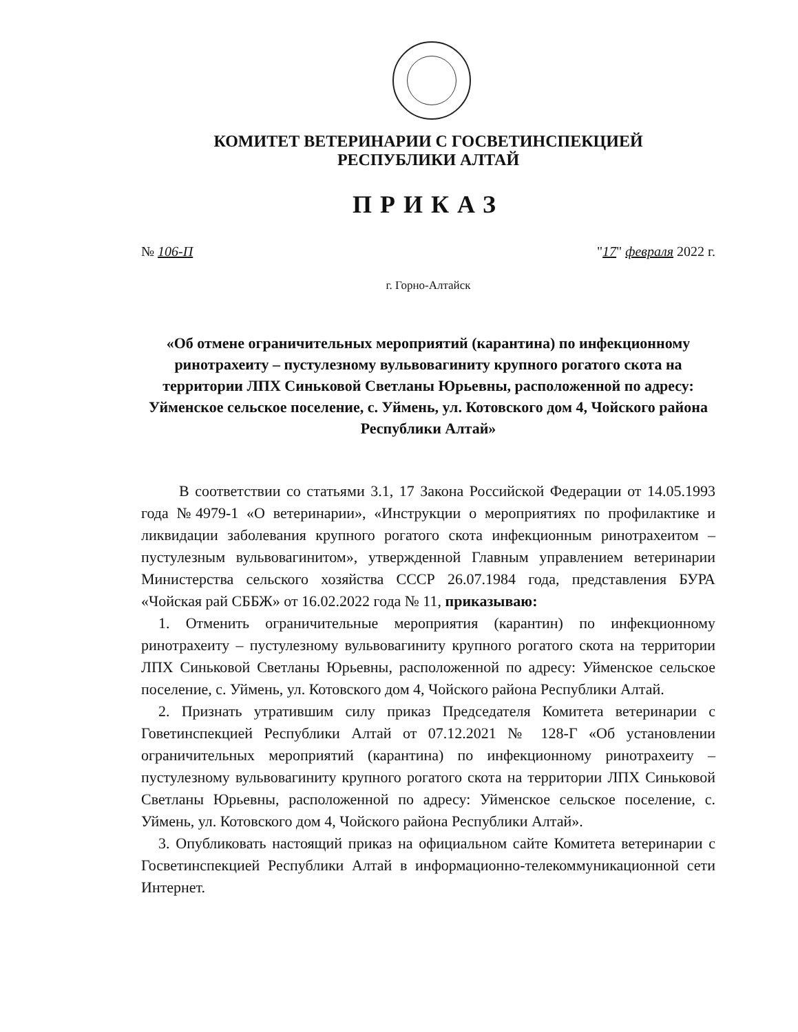КОМИТЕТ ВЕТЕРИНАРИИ С ГОСВЕТИНСПЕКЦИЕЙ
РЕСПУБЛИКИ АЛТАЙ
ПРИКАЗ
№ 106-П "17" февраля 2022 г.
г. Горно-Алтайск
«Об отмене ограничительных мероприятий (карантина) по инфекционному ринотрахеиту – пустулезному вульвовагиниту крупного рогатого скота на территории ЛПХ Синьковой Светланы Юрьевны, расположенной по адресу: Уйменское сельское поселение, с. Уймень, ул. Котовского дом 4, Чойского района Республики Алтай»
В соответствии со статьями 3.1, 17 Закона Российской Федерации от 14.05.1993 года №4979-1 «О ветеринарии», «Инструкции о мероприятиях по профилактике и ликвидации заболевания крупного рогатого скота инфекционным ринотрахеитом – пустулезным вульвовагинитом», утвержденной Главным управлением ветеринарии Министерства сельского хозяйства СССР 26.07.1984 года, представления БУРА «Чойская рай СББЖ» от 16.02.2022 года № 11, приказываю:
1. Отменить ограничительные мероприятия (карантин) по инфекционному ринотрахеиту – пустулезному вульвовагиниту крупного рогатого скота на территории ЛПХ Синьковой Светланы Юрьевны, расположенной по адресу: Уйменское сельское поселение, с. Уймень, ул. Котовского дом 4, Чойского района Республики Алтай.
2. Признать утратившим силу приказ Председателя Комитета ветеринарии с Говетинспекцией Республики Алтай от 07.12.2021 № 128-Г «Об установлении ограничительных мероприятий (карантина) по инфекционному ринотрахеиту – пустулезному вульвовагиниту крупного рогатого скота на территории ЛПХ Синьковой Светланы Юрьевны, расположенной по адресу: Уйменское сельское поселение, с. Уймень, ул. Котовского дом 4, Чойского района Республики Алтай».
3. Опубликовать настоящий приказ на официальном сайте Комитета ветеринарии с Госветинспекцией Республики Алтай в информационно-телекоммуникационной сети Интернет.